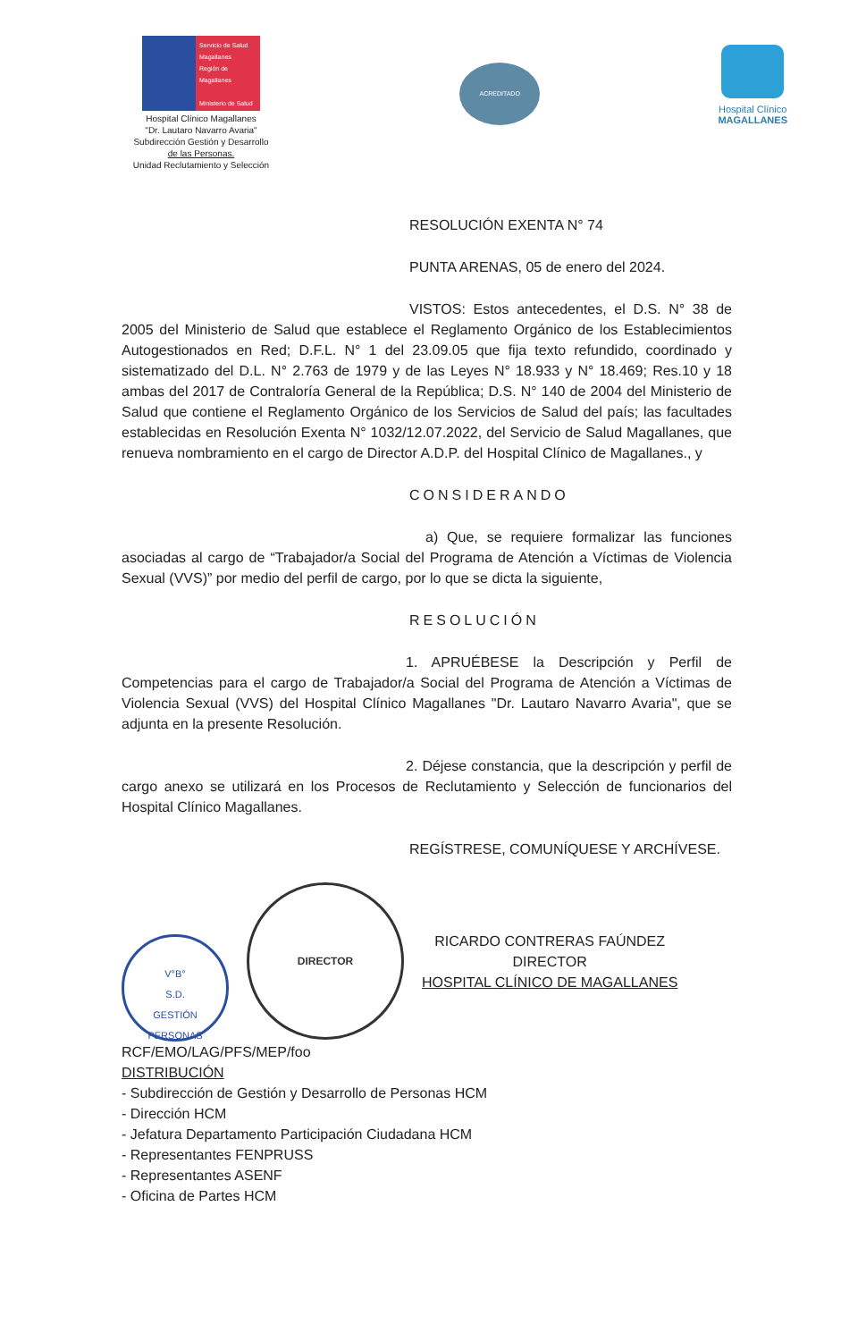Servicio de Salud Magallanes
Región de Magallanes
Ministerio de Salud
Hospital Clínico Magallanes
"Dr. Lautaro Navarro Avaria"
Subdirección Gestión y Desarrollo
de las Personas.
Unidad Reclutamiento y Selección
ACREDITADO
Hospital Clínico
MAGALLANES
RESOLUCIÓN EXENTA N° 74
PUNTA ARENAS, 05 de enero del 2024.
VISTOS: Estos antecedentes, el D.S. N° 38 de 2005 del Ministerio de Salud que establece el Reglamento Orgánico de los Establecimientos Autogestionados en Red; D.F.L. N° 1 del 23.09.05 que fija texto refundido, coordinado y sistematizado del D.L. N° 2.763 de 1979 y de las Leyes N° 18.933 y N° 18.469; Res.10 y 18 ambas del 2017 de Contraloría General de la República; D.S. N° 140 de 2004 del Ministerio de Salud que contiene el Reglamento Orgánico de los Servicios de Salud del país; las facultades establecidas en Resolución Exenta N° 1032/12.07.2022, del Servicio de Salud Magallanes, que renueva nombramiento en el cargo de Director A.D.P. del Hospital Clínico de Magallanes., y
CONSIDERANDO
a) Que, se requiere formalizar las funciones asociadas al cargo de “Trabajador/a Social del Programa de Atención a Víctimas de Violencia Sexual (VVS)” por medio del perfil de cargo, por lo que se dicta la siguiente,
RESOLUCIÓN
1. APRUÉBESE la Descripción y Perfil de Competencias para el cargo de Trabajador/a Social del Programa de Atención a Víctimas de Violencia Sexual (VVS) del Hospital Clínico Magallanes "Dr. Lautaro Navarro Avaria", que se adjunta en la presente Resolución.
2. Déjese constancia, que la descripción y perfil de cargo anexo se utilizará en los Procesos de Reclutamiento y Selección de funcionarios del Hospital Clínico Magallanes.
REGÍSTRESE, COMUNÍQUESE Y ARCHÍVESE.
V°B°
S.D.
GESTIÓN
PERSONAS
DIRECTOR
RICARDO CONTRERAS FAÚNDEZ
DIRECTOR
HOSPITAL CLÍNICO DE MAGALLANES
RCF/EMO/LAG/PFS/MEP/foo
DISTRIBUCIÓN
- Subdirección de Gestión y Desarrollo de Personas HCM
- Dirección HCM
- Jefatura Departamento Participación Ciudadana HCM
- Representantes FENPRUSS
- Representantes ASENF
- Oficina de Partes HCM